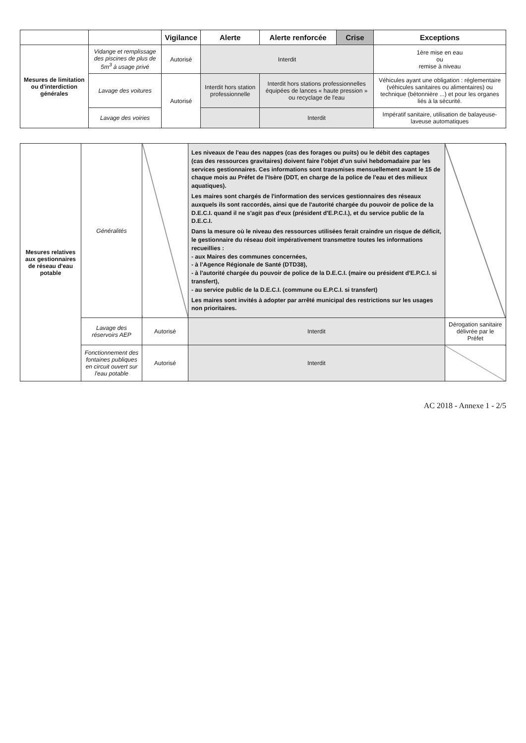| | | Vigilance | Alerte | Alerte renforcée | Crise | Exceptions |
| --- | --- | --- | --- | --- | --- | --- |
| Mesures de limitation ou d'interdiction générales | Vidange et remplissage des piscines de plus de 5m<sup>3</sup> à usage privé | Autorisé | Interdit | | | 1ère mise en eau ou remise à niveau |
| | Lavage des voitures | Autorisé | Interdit hors station professionnelle | Interdit hors stations professionnelles équipées de lances « haute pression » ou recyclage de l'eau | | Véhicules ayant une obligation : réglementaire (véhicules sanitaires ou alimentaires) ou technique (bétonnière ...) et pour les organes liés à la sécurité. |
| | Lavage des voiries | | | Interdit | | Impératif sanitaire, utilisation de balayeuse-laveuse automatiques |
| Mesures relatives aux gestionnaires de réseau d'eau potable | Généralités | | Les niveaux de l'eau des nappes (cas des forages ou puits) ou le débit des captages (cas des ressources gravitaires) doivent faire l'objet d'un suivi hebdomadaire par les services gestionnaires. Ces informations sont transmises mensuellement avant le 15 de chaque mois au Préfet de l'Isère (DDT, en charge de la police de l'eau et des milieux aquatiques). Les maires sont chargés de l'information des services gestionnaires des réseaux auxquels ils sont raccordés, ainsi que de l'autorité chargée du pouvoir de police de la D.E.C.I. quand il ne s'agit pas d'eux (président d'E.P.C.I.), et du service public de la D.E.C.I. Dans la mesure où le niveau des ressources utilisées ferait craindre un risque de déficit, le gestionnaire du réseau doit impérativement transmettre toutes les informations recueillies : - aux Maires des communes concernées, - à l'Agence Régionale de Santé (DTD38), - à l'autorité chargée du pouvoir de police de la D.E.C.I. (maire ou président d'E.P.C.I. si transfert), - au service public de la D.E.C.I. (commune ou E.P.C.I. si transfert) Les maires sont invités à adopter par arrêté municipal des restrictions sur les usages non prioritaires. | | |
| | Lavage des réservoirs AEP | Autorisé | | Interdit | Dérogation sanitaire délivrée par le Préfet |
| | Fonctionnement des fontaines publiques en circuit ouvert sur l'eau potable | Autorisé | Interdit | | |
AC 2018 - Annexe 1 - 2/5